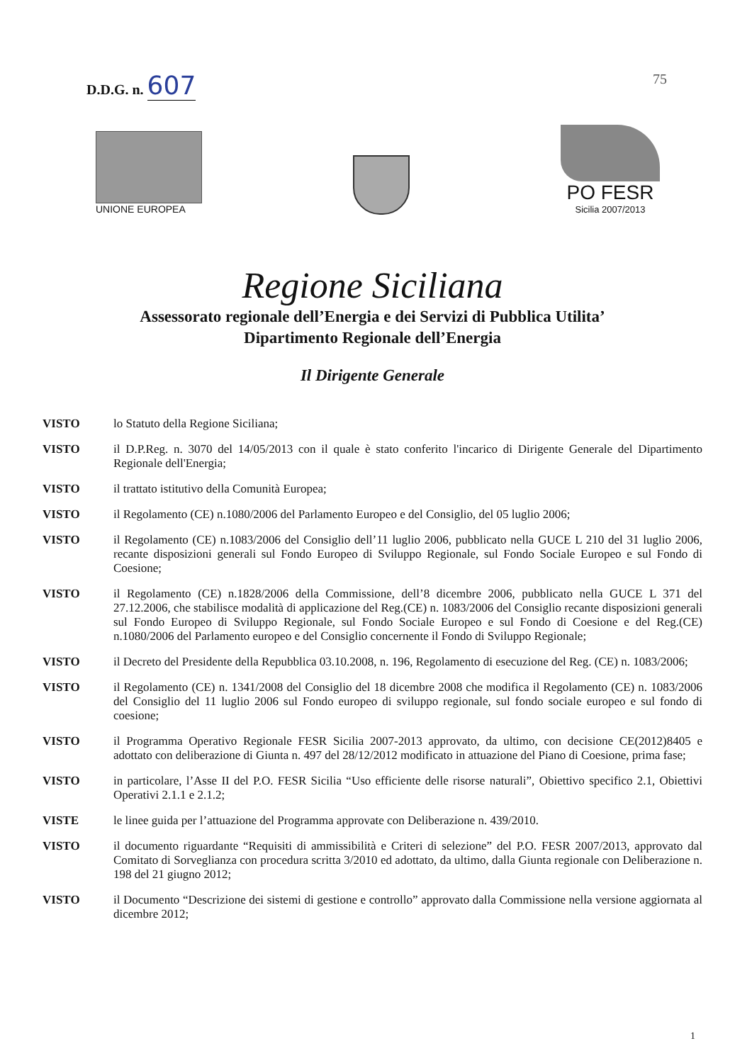D.D.G. n. 607
75
UNIONE EUROPEA
PO FESR
Sicilia 2007/2013
Regione Siciliana
Assessorato regionale dell’Energia e dei Servizi di Pubblica Utilita’
Dipartimento Regionale dell’Energia
Il Dirigente Generale
VISTO lo Statuto della Regione Siciliana;
VISTO il D.P.Reg. n. 3070 del 14/05/2013 con il quale è stato conferito l'incarico di Dirigente Generale del Dipartimento Regionale dell'Energia;
VISTO il trattato istitutivo della Comunità Europea;
VISTO il Regolamento (CE) n.1080/2006 del Parlamento Europeo e del Consiglio, del 05 luglio 2006;
VISTO il Regolamento (CE) n.1083/2006 del Consiglio dell’11 luglio 2006, pubblicato nella GUCE L 210 del 31 luglio 2006, recante disposizioni generali sul Fondo Europeo di Sviluppo Regionale, sul Fondo Sociale Europeo e sul Fondo di Coesione;
VISTO il Regolamento (CE) n.1828/2006 della Commissione, dell’8 dicembre 2006, pubblicato nella GUCE L 371 del 27.12.2006, che stabilisce modalità di applicazione del Reg.(CE) n. 1083/2006 del Consiglio recante disposizioni generali sul Fondo Europeo di Sviluppo Regionale, sul Fondo Sociale Europeo e sul Fondo di Coesione e del Reg.(CE) n.1080/2006 del Parlamento europeo e del Consiglio concernente il Fondo di Sviluppo Regionale;
VISTO il Decreto del Presidente della Repubblica 03.10.2008, n. 196, Regolamento di esecuzione del Reg. (CE) n. 1083/2006;
VISTO il Regolamento (CE) n. 1341/2008 del Consiglio del 18 dicembre 2008 che modifica il Regolamento (CE) n. 1083/2006 del Consiglio del 11 luglio 2006 sul Fondo europeo di sviluppo regionale, sul fondo sociale europeo e sul fondo di coesione;
VISTO il Programma Operativo Regionale FESR Sicilia 2007-2013 approvato, da ultimo, con decisione CE(2012)8405 e adottato con deliberazione di Giunta n. 497 del 28/12/2012 modificato in attuazione del Piano di Coesione, prima fase;
VISTO in particolare, l’Asse II del P.O. FESR Sicilia “Uso efficiente delle risorse naturali”, Obiettivo specifico 2.1, Obiettivi Operativi 2.1.1 e 2.1.2;
VISTE le linee guida per l’attuazione del Programma approvate con Deliberazione n. 439/2010.
VISTO il documento riguardante “Requisiti di ammissibilità e Criteri di selezione” del P.O. FESR 2007/2013, approvato dal Comitato di Sorveglianza con procedura scritta 3/2010 ed adottato, da ultimo, dalla Giunta regionale con Deliberazione n. 198 del 21 giugno 2012;
VISTO il Documento “Descrizione dei sistemi di gestione e controllo” approvato dalla Commissione nella versione aggiornata al dicembre 2012;
1